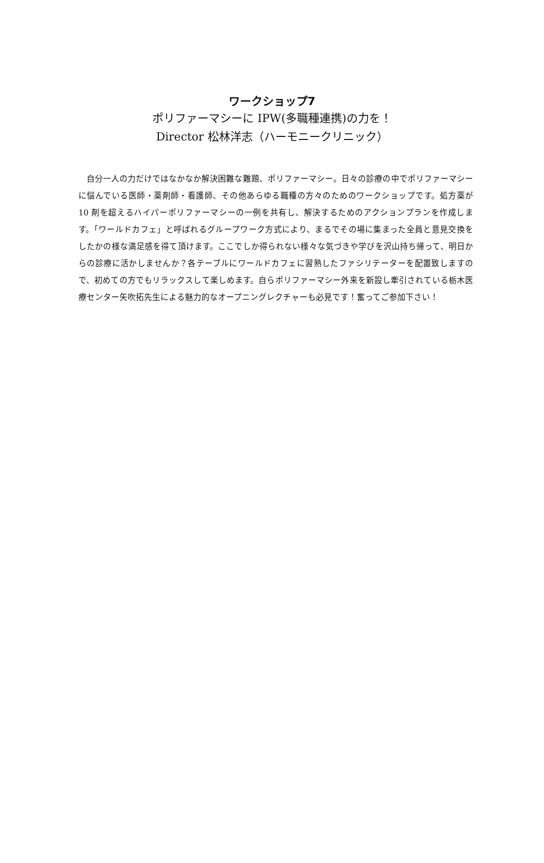ワークショップ7
ポリファーマシーに IPW(多職種連携)の力を！
Director 松林洋志（ハーモニークリニック）
自分一人の力だけではなかなか解決困難な難題、ポリファーマシー。日々の診療の中でポリファーマシーに悩んでいる医師・薬剤師・看護師、その他あらゆる職種の方々のためのワークショップです。処方薬が 10 剤を超えるハイパーポリファーマシーの一例を共有し、解決するためのアクションプランを作成します。「ワールドカフェ」と呼ばれるグループワーク方式により、まるでその場に集まった全員と意見交換をしたかの様な満足感を得て頂けます。ここでしか得られない様々な気づきや学びを沢山持ち帰って、明日からの診療に活かしませんか？各テーブルにワールドカフェに習熟したファシリテーターを配置致しますので、初めての方でもリラックスして楽しめます。自らポリファーマシー外来を新設し牽引されている栃木医療センター矢吹拓先生による魅力的なオープニングレクチャーも必見です！奮ってご参加下さい！